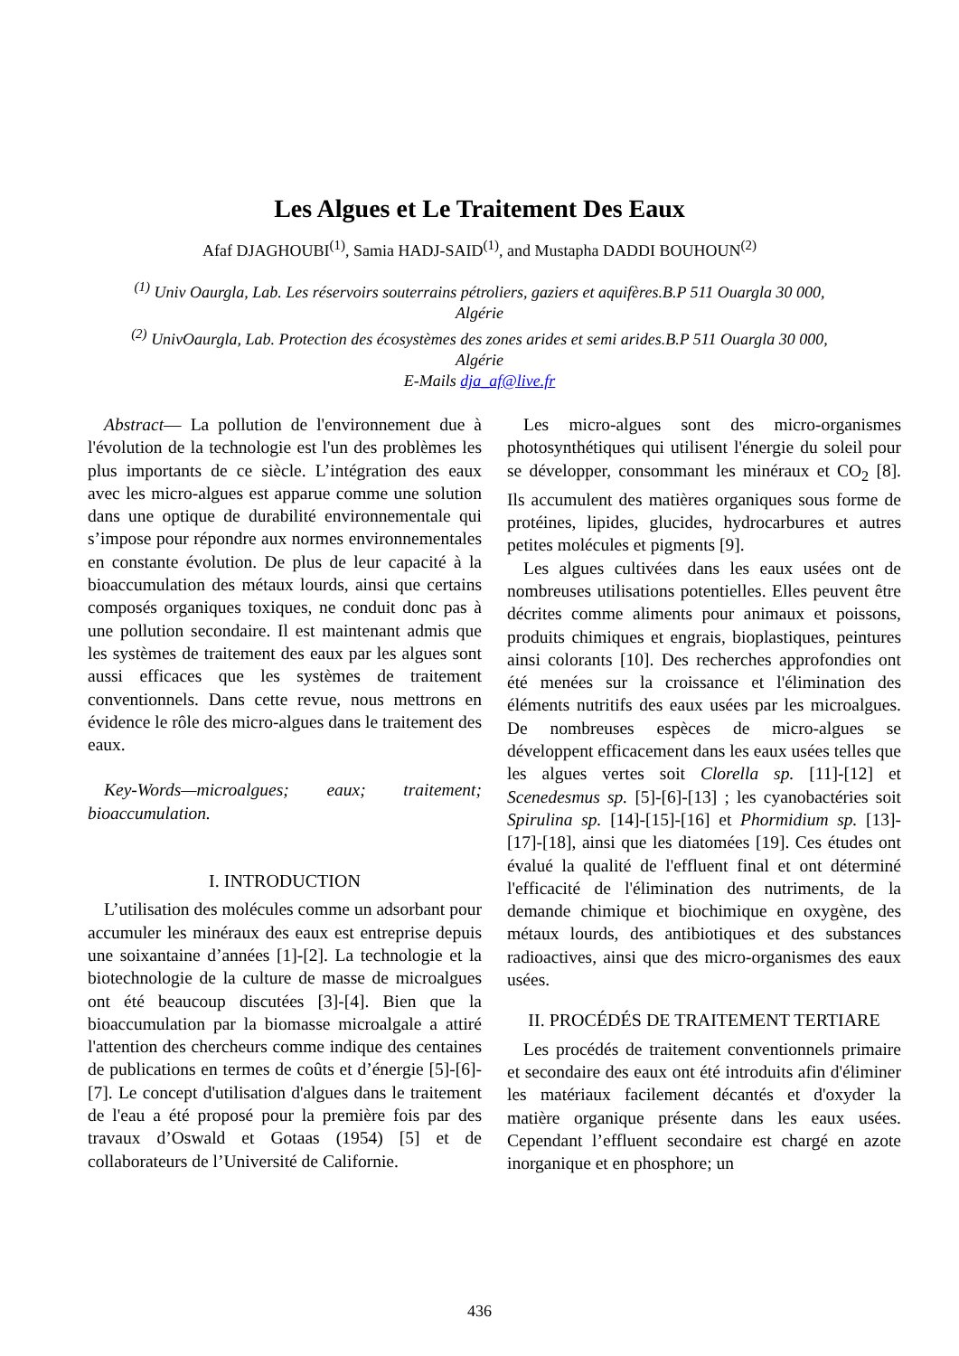Les Algues et Le Traitement Des Eaux
Afaf DJAGHOUBI<sup>(1)</sup>, Samia HADJ-SAID<sup>(1)</sup>, and Mustapha DADDI BOUHOUN<sup>(2)</sup>
<sup>(1)</sup> Univ Oaurgla, Lab. Les réservoirs souterrains pétroliers, gaziers et aquifères.B.P 511 Ouargla 30 000, Algérie
<sup>(2)</sup> UnivOaurgla, Lab. Protection des écosystèmes des zones arides et semi arides.B.P 511 Ouargla 30 000, Algérie
E-Mails dja_af@live.fr
Abstract— La pollution de l'environnement due à l'évolution de la technologie est l'un des problèmes les plus importants de ce siècle. L’intégration des eaux avec les micro-algues est apparue comme une solution dans une optique de durabilité environnementale qui s’impose pour répondre aux normes environnementales en constante évolution. De plus de leur capacité à la bioaccumulation des métaux lourds, ainsi que certains composés organiques toxiques, ne conduit donc pas à une pollution secondaire. Il est maintenant admis que les systèmes de traitement des eaux par les algues sont aussi efficaces que les systèmes de traitement conventionnels. Dans cette revue, nous mettrons en évidence le rôle des micro-algues dans le traitement des eaux.
Key-Words—microalgues; eaux; traitement; bioaccumulation.
I. INTRODUCTION
L’utilisation des molécules comme un adsorbant pour accumuler les minéraux des eaux est entreprise depuis une soixantaine d’années [1]-[2]. La technologie et la biotechnologie de la culture de masse de microalgues ont été beaucoup discutées [3]-[4]. Bien que la bioaccumulation par la biomasse microalgale a attiré l'attention des chercheurs comme indique des centaines de publications en termes de coûts et d’énergie [5]-[6]-[7]. Le concept d'utilisation d'algues dans le traitement de l'eau a été proposé pour la première fois par des travaux d’Oswald et Gotaas (1954) [5] et de collaborateurs de l’Université de Californie.
Les micro-algues sont des micro-organismes photosynthétiques qui utilisent l'énergie du soleil pour se développer, consommant les minéraux et CO<sub>2</sub> [8]. Ils accumulent des matières organiques sous forme de protéines, lipides, glucides, hydrocarbures et autres petites molécules et pigments [9].
Les algues cultivées dans les eaux usées ont de nombreuses utilisations potentielles. Elles peuvent être décrites comme aliments pour animaux et poissons, produits chimiques et engrais, bioplastiques, peintures ainsi colorants [10]. Des recherches approfondies ont été menées sur la croissance et l'élimination des éléments nutritifs des eaux usées par les microalgues. De nombreuses espèces de micro-algues se développent efficacement dans les eaux usées telles que les algues vertes soit Clorella sp. [11]-[12] et Scenedesmus sp. [5]-[6]-[13] ; les cyanobactéries soit Spirulina sp. [14]-[15]-[16] et Phormidium sp. [13]-[17]-[18], ainsi que les diatomées [19]. Ces études ont évalué la qualité de l'effluent final et ont déterminé l'efficacité de l'élimination des nutriments, de la demande chimique et biochimique en oxygène, des métaux lourds, des antibiotiques et des substances radioactives, ainsi que des micro-organismes des eaux usées.
II. PROCÉDÉS DE TRAITEMENT TERTIARE
Les procédés de traitement conventionnels primaire et secondaire des eaux ont été introduits afin d'éliminer les matériaux facilement décantés et d'oxyder la matière organique présente dans les eaux usées. Cependant l’effluent secondaire est chargé en azote inorganique et en phosphore; un
436